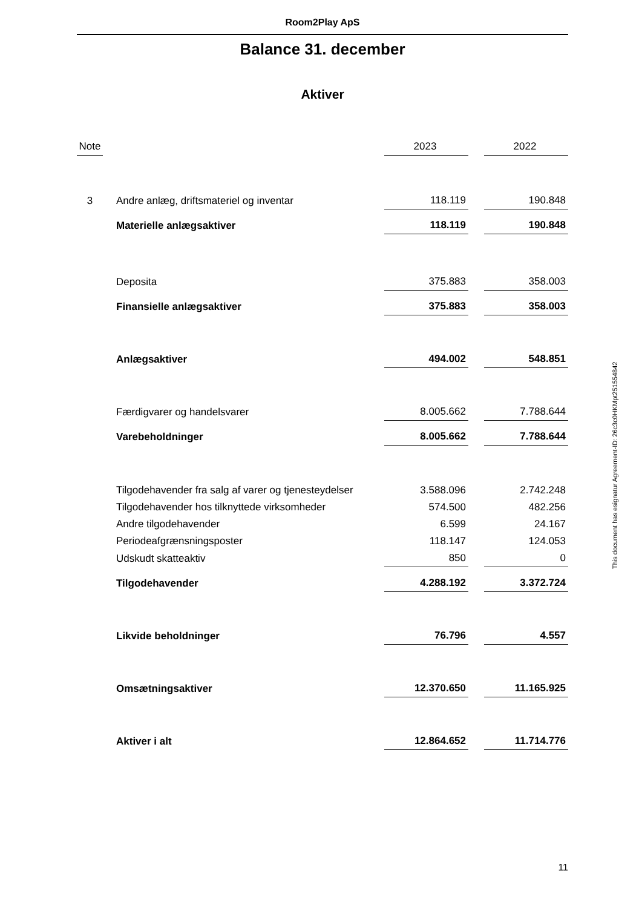Room2Play ApS
Balance 31. december
Aktiver
| Note | | | 2023 | | 2022 |
| --- | --- | --- | --- | --- | --- |
| 3 | | Andre anlæg, driftsmateriel og inventar | 118.119 | | 190.848 |
| | | Materielle anlægsaktiver | 118.119 | | 190.848 |
| | | Deposita | 375.883 | | 358.003 |
| | | Finansielle anlægsaktiver | 375.883 | | 358.003 |
| | | Anlægsaktiver | 494.002 | | 548.851 |
| | | Færdigvarer og handelsvarer | 8.005.662 | | 7.788.644 |
| | | Varebeholdninger | 8.005.662 | | 7.788.644 |
| | | Tilgodehavender fra salg af varer og tjenesteydelser | 3.588.096 | | 2.742.248 |
| | | Tilgodehavender hos tilknyttede virksomheder | 574.500 | | 482.256 |
| | | Andre tilgodehavender | 6.599 | | 24.167 |
| | | Periodeafgrænsningsposter | 118.147 | | 124.053 |
| | | Udskudt skatteaktiv | 850 | | 0 |
| | | Tilgodehavender | 4.288.192 | | 3.372.724 |
| | | Likvide beholdninger | 76.796 | | 4.557 |
| | | Omsætningsaktiver | 12.370.650 | | 11.165.925 |
| | | Aktiver i alt | 12.864.652 | | 11.714.776 |
This document has esignatur Agreement-ID: 26c3c0HKMpt251554842
11